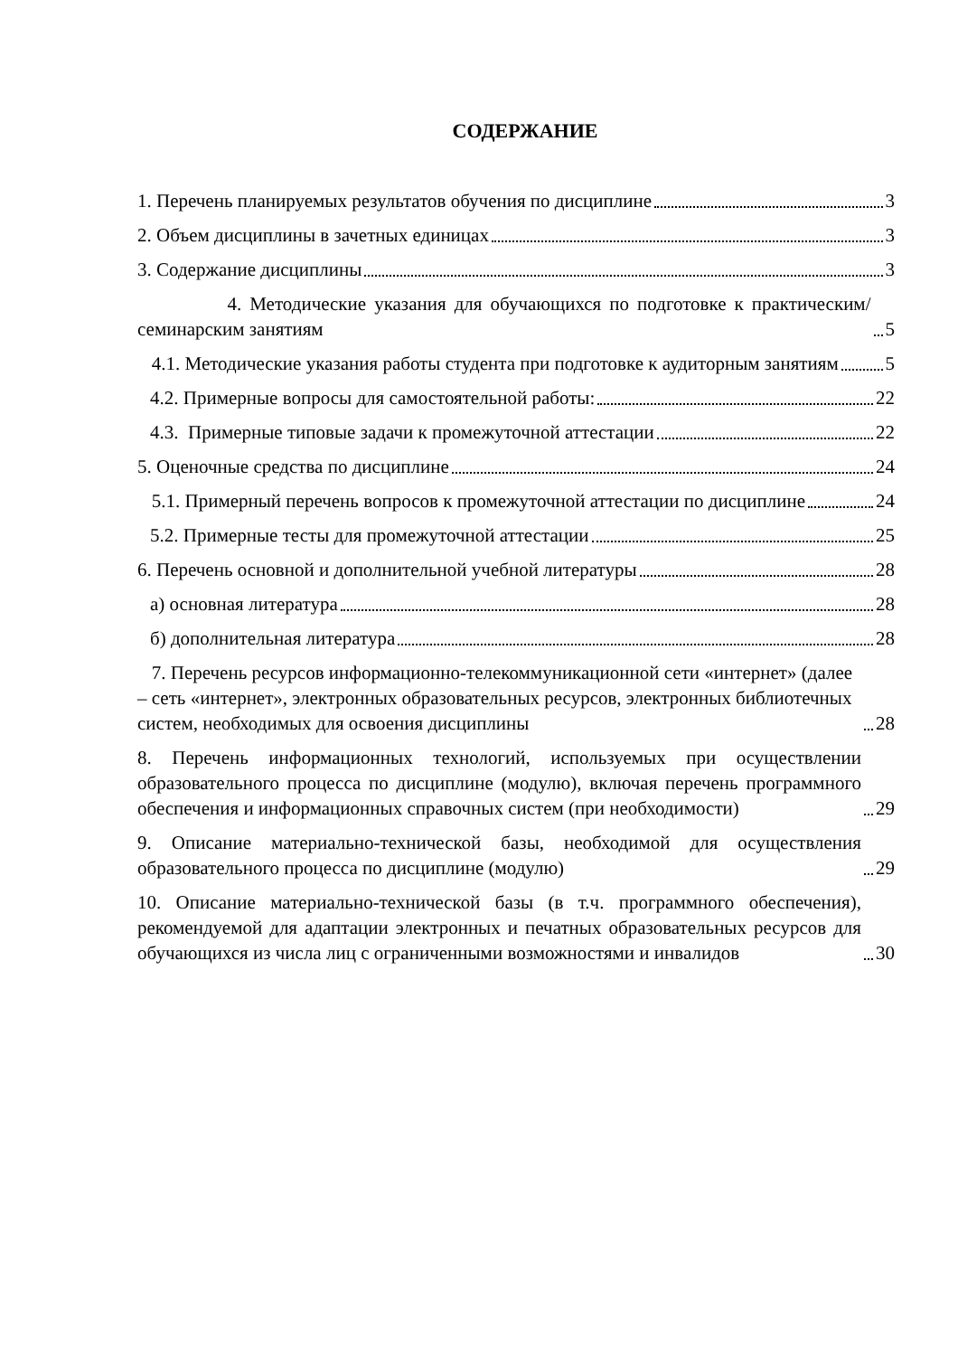СОДЕРЖАНИЕ
1. Перечень планируемых результатов обучения по дисциплине 3
2. Объем дисциплины в зачетных единицах 3
3. Содержание дисциплины 3
4. Методические указания для обучающихся по подготовке к практическим/семинарским занятиям 5
4.1. Методические указания работы студента при подготовке к аудиторным занятиям 5
4.2. Примерные вопросы для самостоятельной работы: 22
4.3. Примерные типовые задачи к промежуточной аттестации 22
5. Оценочные средства по дисциплине 24
5.1. Примерный перечень вопросов к промежуточной аттестации по дисциплине 24
5.2. Примерные тесты для промежуточной аттестации 25
6. Перечень основной и дополнительной учебной литературы 28
а) основная литература 28
б) дополнительная литература 28
7. Перечень ресурсов информационно-телекоммуникационной сети «интернет» (далее – сеть «интернет», электронных образовательных ресурсов, электронных библиотечных систем, необходимых для освоения дисциплины 28
8. Перечень информационных технологий, используемых при осуществлении образовательного процесса по дисциплине (модулю), включая перечень программного обеспечения и информационных справочных систем (при необходимости) 29
9. Описание материально-технической базы, необходимой для осуществления образовательного процесса по дисциплине (модулю) 29
10. Описание материально-технической базы (в т.ч. программного обеспечения), рекомендуемой для адаптации электронных и печатных образовательных ресурсов для обучающихся из числа лиц с ограниченными возможностями и инвалидов 30